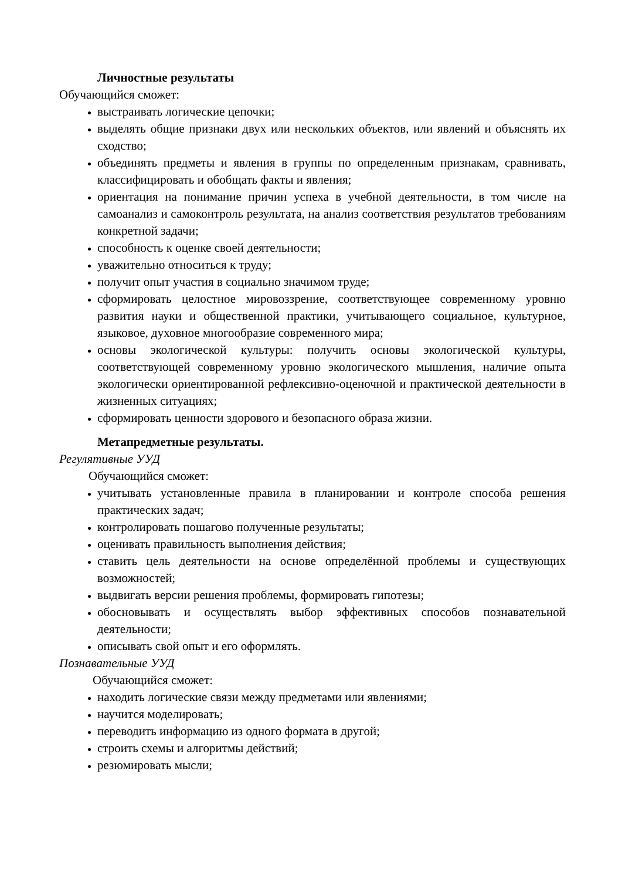Личностные результаты
Обучающийся сможет:
выстраивать логические цепочки;
выделять общие признаки двух или нескольких объектов, или явлений и объяснять их сходство;
объединять предметы и явления в группы по определенным признакам, сравнивать, классифицировать и обобщать факты и явления;
ориентация на понимание причин успеха в учебной деятельности, в том числе на самоанализ и самоконтроль результата, на анализ соответствия результатов требованиям конкретной задачи;
способность к оценке своей деятельности;
уважительно относиться к труду;
получит опыт участия в социально значимом труде;
сформировать целостное мировоззрение, соответствующее современному уровню развития науки и общественной практики, учитывающего социальное, культурное, языковое, духовное многообразие современного мира;
основы экологической культуры: получить основы экологической культуры, соответствующей современному уровню экологического мышления, наличие опыта экологически ориентированной рефлексивно-оценочной и практической деятельности в жизненных ситуациях;
сформировать ценности здорового и безопасного образа жизни.
Метапредметные результаты.
Регулятивные УУД
Обучающийся сможет:
учитывать установленные правила в планировании и контроле способа решения практических задач;
контролировать пошагово полученные результаты;
оценивать правильность выполнения действия;
ставить цель деятельности на основе определённой проблемы и существующих возможностей;
выдвигать версии решения проблемы, формировать гипотезы;
обосновывать и осуществлять выбор эффективных способов познавательной деятельности;
описывать свой опыт и его оформлять.
Познавательные УУД
Обучающийся сможет:
находить логические связи между предметами или явлениями;
научится моделировать;
переводить информацию из одного формата в другой;
строить схемы и алгоритмы действий;
резюмировать мысли;